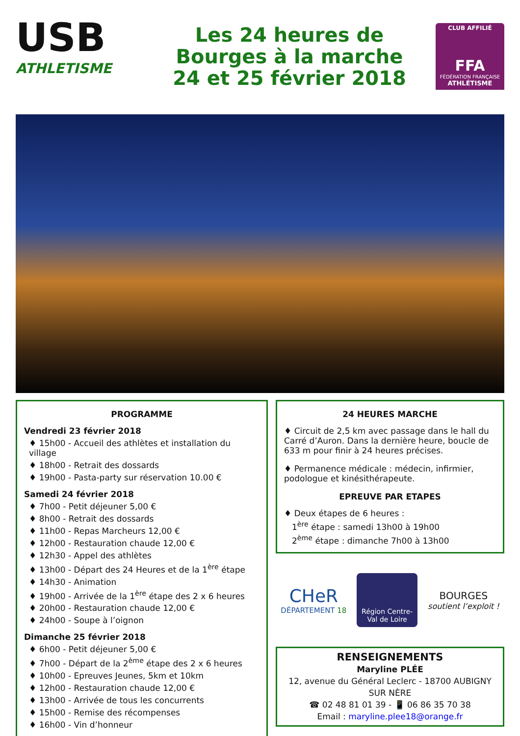USB
ATHLETISME
Les 24 heures de
Bourges à la marche
24 et 25 février 2018
CLUB AFFILIÉ
FFA
FÉDÉRATION FRANÇAISE
ATHLÉTISME
PROGRAMME
Vendredi 23 février 2018
♦ 15h00 - Accueil des athlètes et installation du village
♦ 18h00 - Retrait des dossards
♦ 19h00 - Pasta-party sur réservation 10.00 €
Samedi 24 février 2018
♦ 7h00 - Petit déjeuner 5,00 €
♦ 8h00 - Retrait des dossards
♦ 11h00 - Repas Marcheurs 12,00 €
♦ 12h00 - Restauration chaude 12,00 €
♦ 12h30 - Appel des athlètes
♦ 13h00 - Départ des 24 Heures et de la 1<sup>ère</sup> étape
♦ 14h30 - Animation
♦ 19h00 - Arrivée de la 1<sup>ère</sup> étape des 2 x 6 heures
♦ 20h00 - Restauration chaude 12,00 €
♦ 24h00 - Soupe à l’oignon
Dimanche 25 février 2018
♦ 6h00 - Petit déjeuner 5,00 €
♦ 7h00 - Départ de la 2<sup>ème</sup> étape des 2 x 6 heures
♦ 10h00 - Epreuves Jeunes, 5km et 10km
♦ 12h00 - Restauration chaude 12,00 €
♦ 13h00 - Arrivée de tous les concurrents
♦ 15h00 - Remise des récompenses
♦ 16h00 - Vin d’honneur
24 HEURES MARCHE
♦ Circuit de 2,5 km avec passage dans le hall du Carré d’Auron. Dans la dernière heure, boucle de 633 m pour finir à 24 heures précises.
♦ Permanence médicale : médecin, infirmier, podologue et kinésithérapeute.
EPREUVE PAR ETAPES
♦ Deux étapes de 6 heures :
1<sup>ère</sup> étape : samedi 13h00 à 19h00
2<sup>ème</sup> étape : dimanche 7h00 à 13h00
CHeR
DÉPARTEMENT 18
Région Centre-
Val de Loire
BOURGES
soutient l’exploit !
RENSEIGNEMENTS
Maryline PLÉE
12, avenue du Général Leclerc - 18700 AUBIGNY SUR NÈRE
☎ 02 48 81 01 39 - 📱 06 86 35 70 38
Email : maryline.plee18@orange.fr